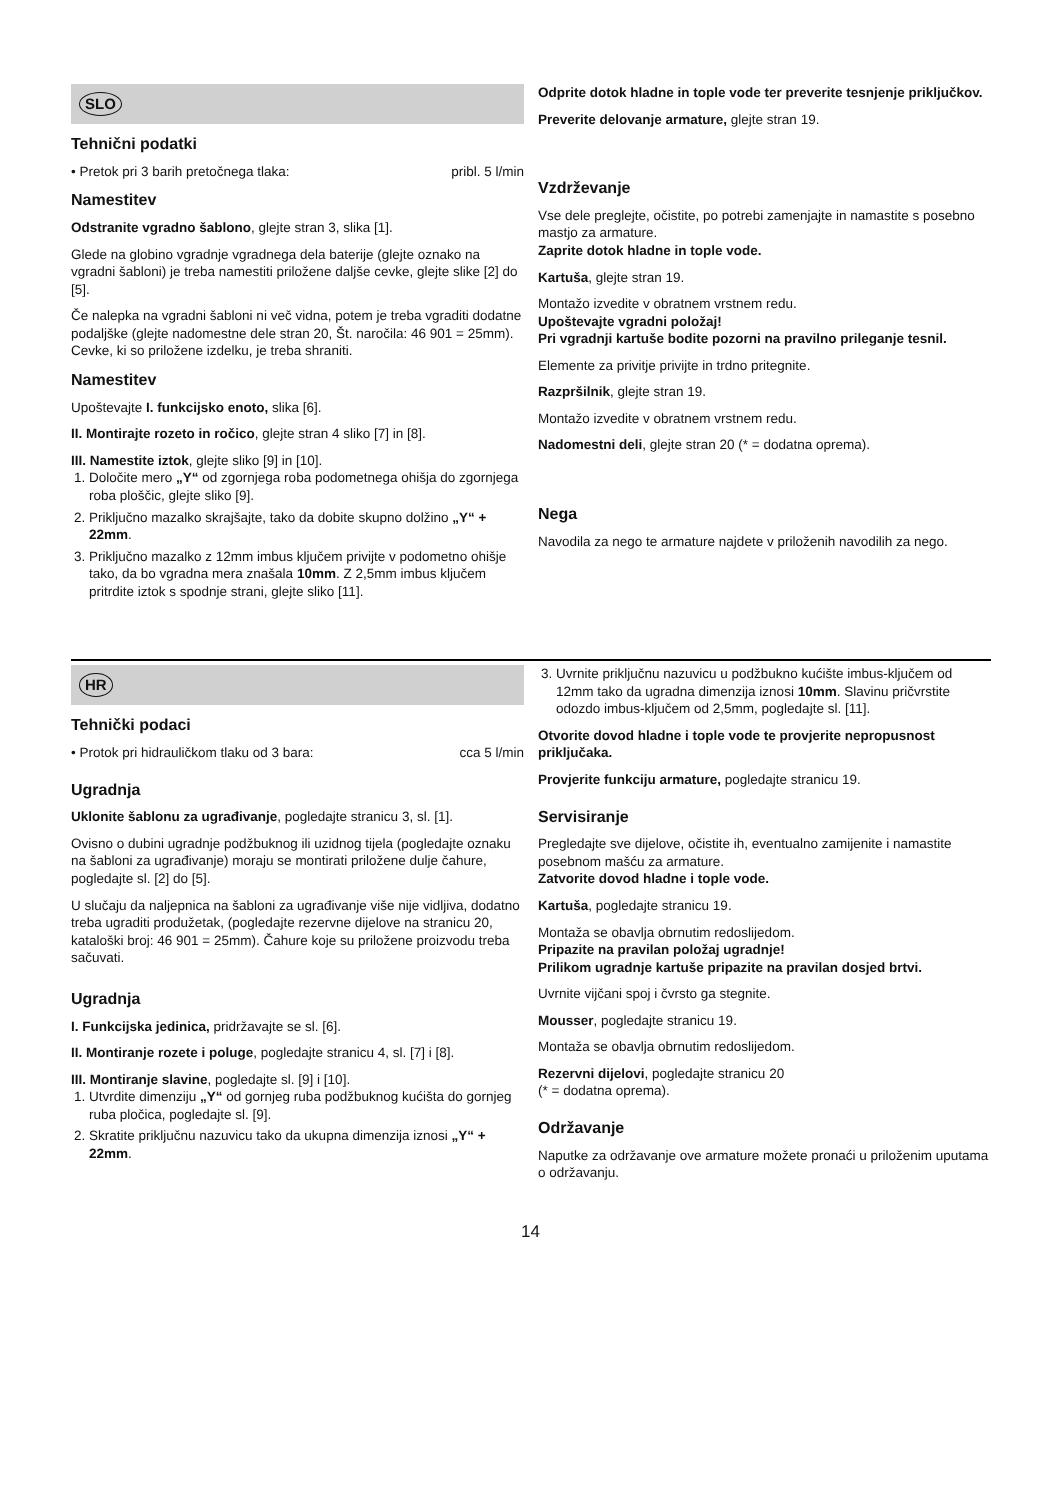SLO
Tehnični podatki
• Pretok pri 3 barih pretočnega tlaka: pribl. 5 l/min
Namestitev
Odstranite vgradno šablono, glejte stran 3, slika [1].
Glede na globino vgradnje vgradnega dela baterije (glejte oznako na vgradni šabloni) je treba namestiti priložene daljše cevke, glejte slike [2] do [5].
Če nalepka na vgradni šabloni ni več vidna, potem je treba vgraditi dodatne podaljške (glejte nadomestne dele stran 20, Št. naročila: 46 901 = 25mm). Cevke, ki so priložene izdelku, je treba shraniti.
Namestitev
Upoštevajte I. funkcijsko enoto, slika [6].
II. Montirajte rozeto in ročico, glejte stran 4 sliko [7] in [8].
III. Namestite iztok, glejte sliko [9] in [10].
1. Določite mero „Y“ od zgornjega roba podometnega ohišja do zgornjega roba ploščic, glejte sliko [9].
2. Priključno mazalko skrajšajte, tako da dobite skupno dolžino „Y“ + 22mm.
3. Priključno mazalko z 12mm imbus ključem privijte v podometno ohišje tako, da bo vgradna mera znašala 10mm. Z 2,5mm imbus ključem pritrdite iztok s spodnje strani, glejte sliko [11].
Odprite dotok hladne in tople vode ter preverite tesnjenje priključkov.
Preverite delovanje armature, glejte stran 19.
Vzdrževanje
Vse dele preglejte, očistite, po potrebi zamenjajte in namastite s posebno mastjo za armature.
Zaprite dotok hladne in tople vode.
Kartuša, glejte stran 19.
Montažo izvedite v obratnem vrstnem redu.
Upoštevajte vgradni položaj!
Pri vgradnji kartuše bodite pozorni na pravilno prileganje tesnil.
Elemente za privitje privijte in trdno pritegnite.
Razpršilnik, glejte stran 19.
Montažo izvedite v obratnem vrstnem redu.
Nadomestni deli, glejte stran 20 (* = dodatna oprema).
Nega
Navodila za nego te armature najdete v priloženih navodilih za nego.
HR
Tehnički podaci
• Protok pri hidrauličkom tlaku od 3 bara: cca 5 l/min
Ugradnja
Uklonite šablonu za ugrađivanje, pogledajte stranicu 3, sl. [1].
Ovisno o dubini ugradnje podžbuknog ili uzidnog tijela (pogledajte oznaku na šabloni za ugrađivanje) moraju se montirati priložene dulje čahure, pogledajte sl. [2] do [5].
U slučaju da naljepnica na šabloni za ugrađivanje više nije vidljiva, dodatno treba ugraditi produžetak, (pogledajte rezervne dijelove na stranicu 20, kataloški broj: 46 901 = 25mm). Čahure koje su priložene proizvodu treba sačuvati.
Ugradnja
I. Funkcijska jedinica, pridržavajte se sl. [6].
II. Montiranje rozete i poluge, pogledajte stranicu 4, sl. [7] i [8].
III. Montiranje slavine, pogledajte sl. [9] i [10].
1. Utvrdite dimenziju „Y“ od gornjeg ruba podžbuknog kućišta do gornjeg ruba pločica, pogledajte sl. [9].
2. Skratite priključnu nazuvicu tako da ukupna dimenzija iznosi „Y“ + 22mm.
3. Uvrnite priključnu nazuvicu u podžbukno kućište imbus-ključem od 12mm tako da ugradna dimenzija iznosi 10mm. Slavinu pričvrstite odozdo imbus-ključem od 2,5mm, pogledajte sl. [11].
Otvorite dovod hladne i tople vode te provjerite nepropusnost priključaka.
Provjerite funkciju armature, pogledajte stranicu 19.
Servisiranje
Pregledajte sve dijelove, očistite ih, eventualno zamijenite i namastite posebnom mašću za armature.
Zatvorite dovod hladne i tople vode.
Kartuša, pogledajte stranicu 19.
Montaža se obavlja obrnutim redoslijedom.
Pripazite na pravilan položaj ugradnje!
Prilikom ugradnje kartuše pripazite na pravilan dosjed brtvi.
Uvrnite vijčani spoj i čvrsto ga stegnite.
Mousser, pogledajte stranicu 19.
Montaža se obavlja obrnutim redoslijedom.
Rezervni dijelovi, pogledajte stranicu 20
(* = dodatna oprema).
Održavanje
Naputke za održavanje ove armature možete pronaći u priloženim uputama o održavanju.
14